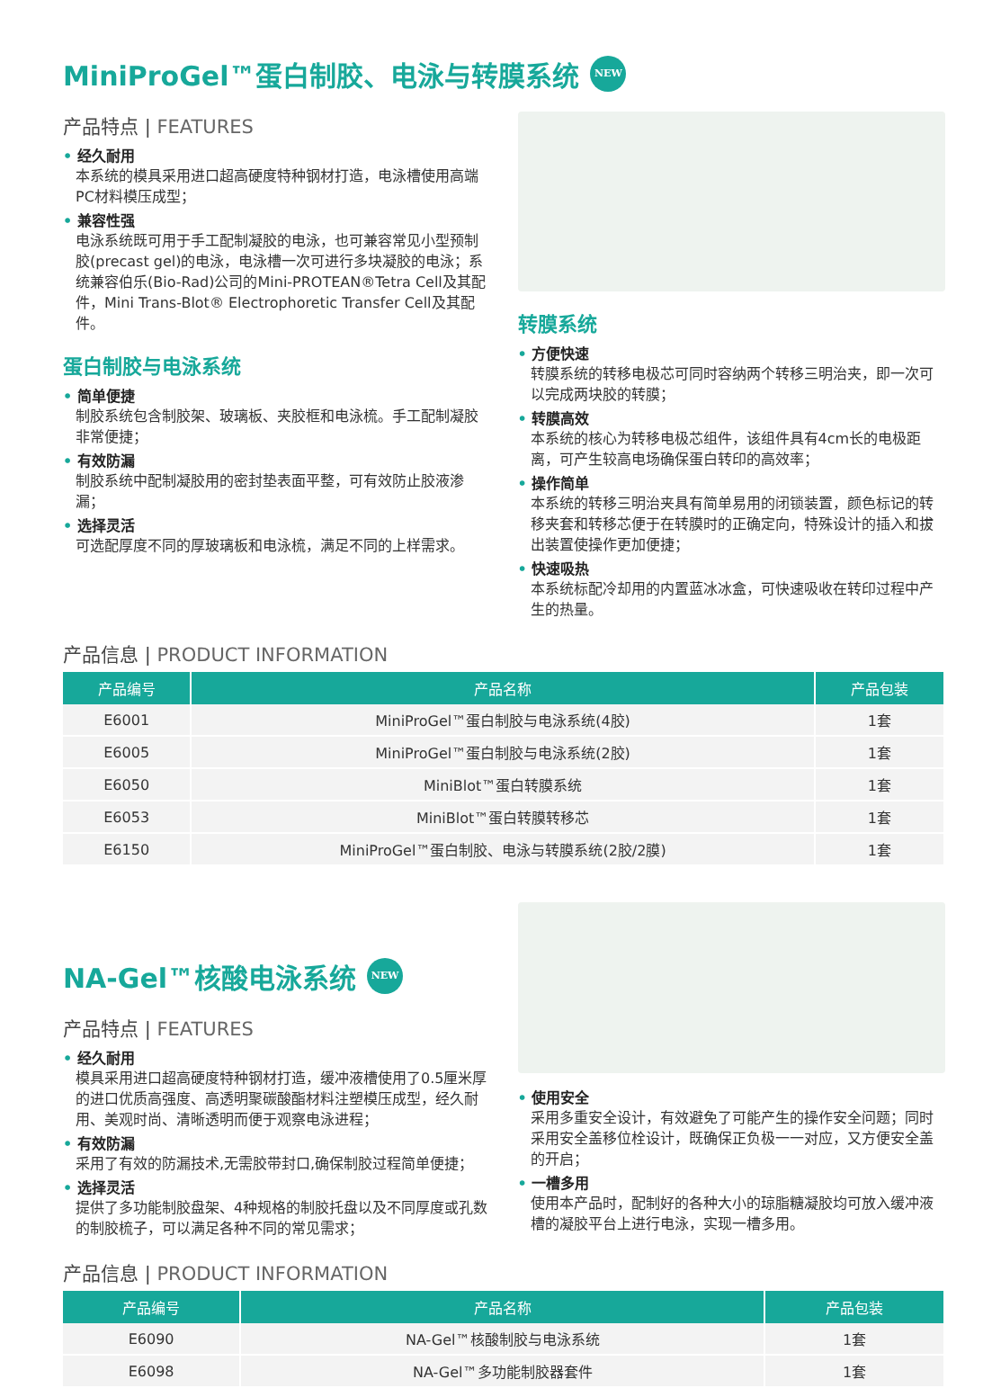MiniProGel™蛋白制胶、电泳与转膜系统 NEW
产品特点 | FEATURES
经久耐用
本系统的模具采用进口超高硬度特种钢材打造，电泳槽使用高端PC材料模压成型；
兼容性强
电泳系统既可用于手工配制凝胶的电泳，也可兼容常见小型预制胶(precast gel)的电泳，电泳槽一次可进行多块凝胶的电泳；系统兼容伯乐(Bio-Rad)公司的Mini-PROTEAN®Tetra Cell及其配件，Mini Trans-Blot® Electrophoretic Transfer Cell及其配件。
蛋白制胶与电泳系统
简单便捷
制胶系统包含制胶架、玻璃板、夹胶框和电泳梳。手工配制凝胶非常便捷；
有效防漏
制胶系统中配制凝胶用的密封垫表面平整，可有效防止胶液渗漏；
选择灵活
可选配厚度不同的厚玻璃板和电泳梳，满足不同的上样需求。
转膜系统
方便快速
转膜系统的转移电极芯可同时容纳两个转移三明治夹，即一次可以完成两块胶的转膜；
转膜高效
本系统的核心为转移电极芯组件，该组件具有4cm长的电极距离，可产生较高电场确保蛋白转印的高效率；
操作简单
本系统的转移三明治夹具有简单易用的闭锁装置，颜色标记的转移夹套和转移芯便于在转膜时的正确定向，特殊设计的插入和拔出装置使操作更加便捷；
快速吸热
本系统标配冷却用的内置蓝冰冰盒，可快速吸收在转印过程中产生的热量。
产品信息 | PRODUCT INFORMATION
| 产品编号 | 产品名称 | 产品包装 |
| --- | --- | --- |
| E6001 | MiniProGel™蛋白制胶与电泳系统(4胶) | 1套 |
| E6005 | MiniProGel™蛋白制胶与电泳系统(2胶) | 1套 |
| E6050 | MiniBlot™蛋白转膜系统 | 1套 |
| E6053 | MiniBlot™蛋白转膜转移芯 | 1套 |
| E6150 | MiniProGel™蛋白制胶、电泳与转膜系统(2胶/2膜) | 1套 |
NA-Gel™核酸电泳系统 NEW
产品特点 | FEATURES
经久耐用
模具采用进口超高硬度特种钢材打造，缓冲液槽使用了0.5厘米厚的进口优质高强度、高透明聚碳酸酯材料注塑模压成型，经久耐用、美观时尚、清晰透明而便于观察电泳进程；
有效防漏
采用了有效的防漏技术,无需胶带封口,确保制胶过程简单便捷；
选择灵活
提供了多功能制胶盘架、4种规格的制胶托盘以及不同厚度或孔数的制胶梳子，可以满足各种不同的常见需求；
使用安全
采用多重安全设计，有效避免了可能产生的操作安全问题；同时采用安全盖移位栓设计，既确保正负极一一对应，又方便安全盖的开启；
一槽多用
使用本产品时，配制好的各种大小的琼脂糖凝胶均可放入缓冲液槽的凝胶平台上进行电泳，实现一槽多用。
产品信息 | PRODUCT INFORMATION
| 产品编号 | 产品名称 | 产品包装 |
| --- | --- | --- |
| E6090 | NA-Gel™核酸制胶与电泳系统 | 1套 |
| E6098 | NA-Gel™多功能制胶器套件 | 1套 |